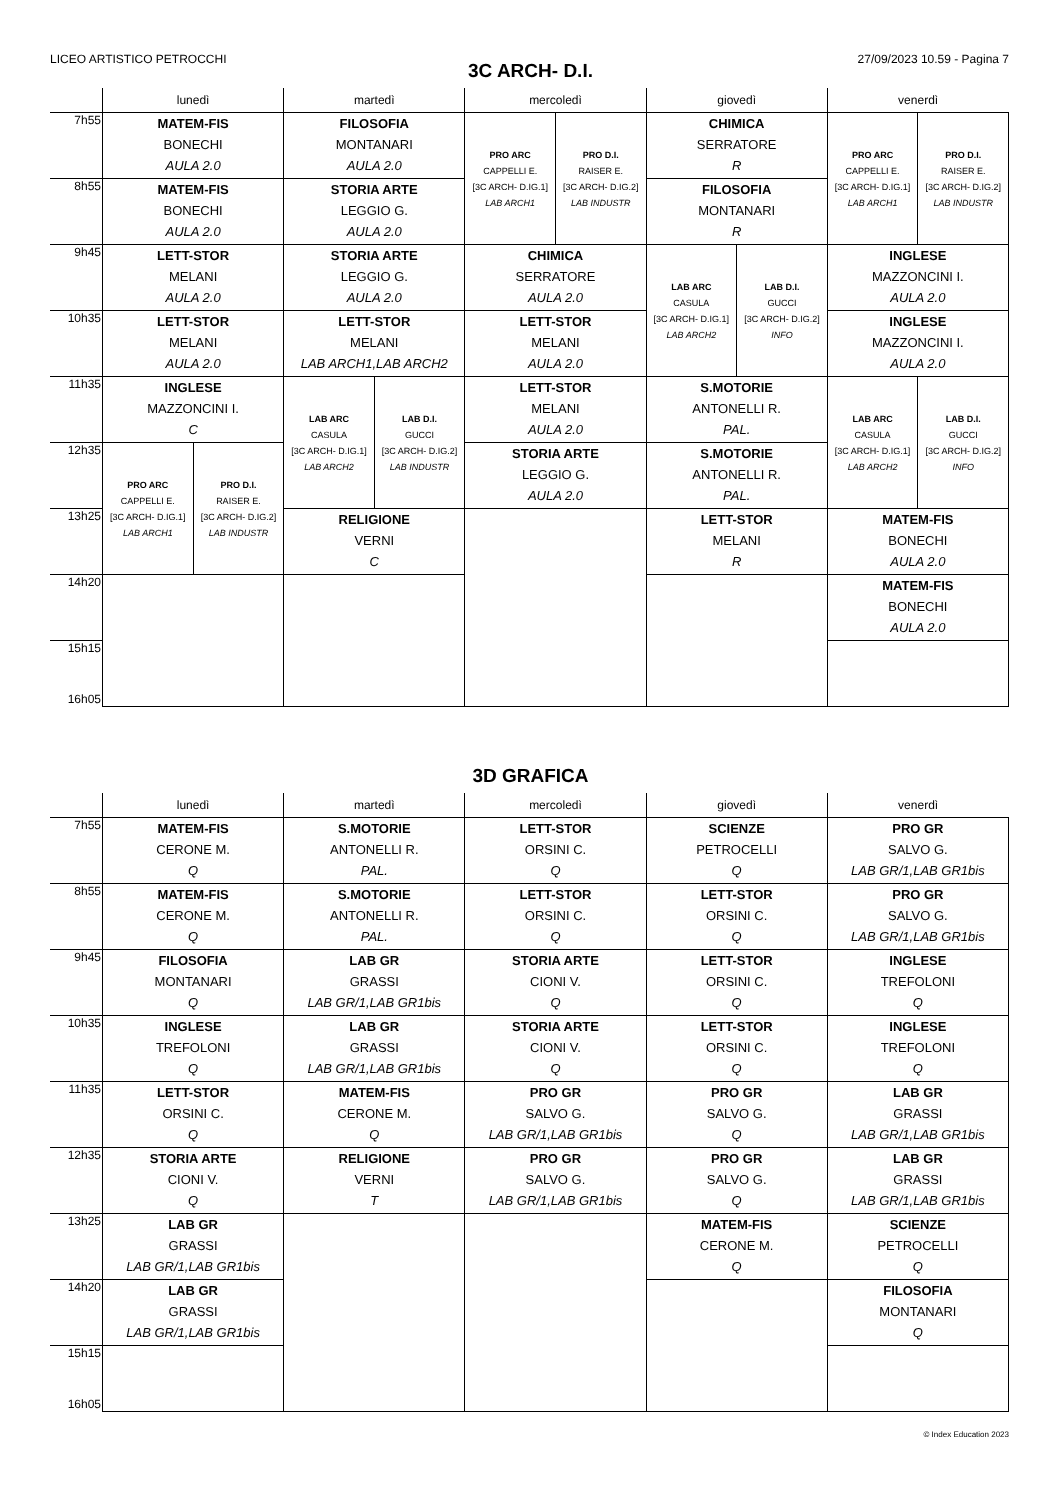LICEO ARTISTICO PETROCCHI 27/09/2023 10.59 - Pagina 7
3C ARCH- D.I.
| | lunedì | martedì | mercoledì | giovedì | venerdì |
| --- | --- | --- | --- | --- | --- |
| 7h55 | MATEM-FIS BONECHI AULA 2.0 | FILOSOFIA MONTANARI AULA 2.0 | / PRO ARC CAPPELLI E. [3C ARCH- D.IG.1] LAB ARCH1 / PRO D.I. RAISER E. [3C ARCH- D.IG.2] LAB INDUSTR / | CHIMICA SERRATORE R | / PRO ARC CAPPELLI E. [3C ARCH- D.IG.1] LAB ARCH1 / PRO D.I. RAISER E. [3C ARCH- D.IG.2] LAB INDUSTR / |
| 8h55 | MATEM-FIS BONECHI AULA 2.0 | STORIA ARTE LEGGIO G. AULA 2.0 | | FILOSOFIA MONTANARI R | |
| 9h45 | LETT-STOR MELANI AULA 2.0 | STORIA ARTE LEGGIO G. AULA 2.0 | CHIMICA SERRATORE AULA 2.0 | / LAB ARC CASULA [3C ARCH- D.IG.1] LAB ARCH2 / LAB D.I. GUCCI [3C ARCH- D.IG.2] INFO / | INGLESE MAZZONCINI I. AULA 2.0 |
| 10h35 | LETT-STOR MELANI AULA 2.0 | LETT-STOR MELANI LAB ARCH1,LAB ARCH2 | LETT-STOR MELANI AULA 2.0 | | INGLESE MAZZONCINI I. AULA 2.0 |
| 11h35 | INGLESE MAZZONCINI I. C | / LAB ARC CASULA [3C ARCH- D.IG.1] LAB ARCH2 / LAB D.I. GUCCI [3C ARCH- D.IG.2] LAB INDUSTR / | LETT-STOR MELANI AULA 2.0 | S.MOTORIE ANTONELLI R. PAL. | / LAB ARC CASULA [3C ARCH- D.IG.1] LAB ARCH2 / LAB D.I. GUCCI [3C ARCH- D.IG.2] INFO / |
| 12h35 | / PRO ARC CAPPELLI E. [3C ARCH- D.IG.1] LAB ARCH1 / PRO D.I. RAISER E. [3C ARCH- D.IG.2] LAB INDUSTR / | | STORIA ARTE LEGGIO G. AULA 2.0 | S.MOTORIE ANTONELLI R. PAL. | |
| 13h25 | | RELIGIONE VERNI C | | LETT-STOR MELANI R | MATEM-FIS BONECHI AULA 2.0 |
| 14h20 | | | | | MATEM-FIS BONECHI AULA 2.0 |
| 15h15 16h05 | | | | | |
3D GRAFICA
| | lunedì | martedì | mercoledì | giovedì | venerdì |
| --- | --- | --- | --- | --- | --- |
| 7h55 | MATEM-FIS CERONE M. Q | S.MOTORIE ANTONELLI R. PAL. | LETT-STOR ORSINI C. Q | SCIENZE PETROCELLI Q | PRO GR SALVO G. LAB GR/1,LAB GR1bis |
| 8h55 | MATEM-FIS CERONE M. Q | S.MOTORIE ANTONELLI R. PAL. | LETT-STOR ORSINI C. Q | LETT-STOR ORSINI C. Q | PRO GR SALVO G. LAB GR/1,LAB GR1bis |
| 9h45 | FILOSOFIA MONTANARI Q | LAB GR GRASSI LAB GR/1,LAB GR1bis | STORIA ARTE CIONI V. Q | LETT-STOR ORSINI C. Q | INGLESE TREFOLONI Q |
| 10h35 | INGLESE TREFOLONI Q | LAB GR GRASSI LAB GR/1,LAB GR1bis | STORIA ARTE CIONI V. Q | LETT-STOR ORSINI C. Q | INGLESE TREFOLONI Q |
| 11h35 | LETT-STOR ORSINI C. Q | MATEM-FIS CERONE M. Q | PRO GR SALVO G. LAB GR/1,LAB GR1bis | PRO GR SALVO G. Q | LAB GR GRASSI LAB GR/1,LAB GR1bis |
| 12h35 | STORIA ARTE CIONI V. Q | RELIGIONE VERNI T | PRO GR SALVO G. LAB GR/1,LAB GR1bis | PRO GR SALVO G. Q | LAB GR GRASSI LAB GR/1,LAB GR1bis |
| 13h25 | LAB GR GRASSI LAB GR/1,LAB GR1bis | | | MATEM-FIS CERONE M. Q | SCIENZE PETROCELLI Q |
| 14h20 | LAB GR GRASSI LAB GR/1,LAB GR1bis | | | | FILOSOFIA MONTANARI Q |
| 15h15 16h05 | | | | | |
© Index Education 2023